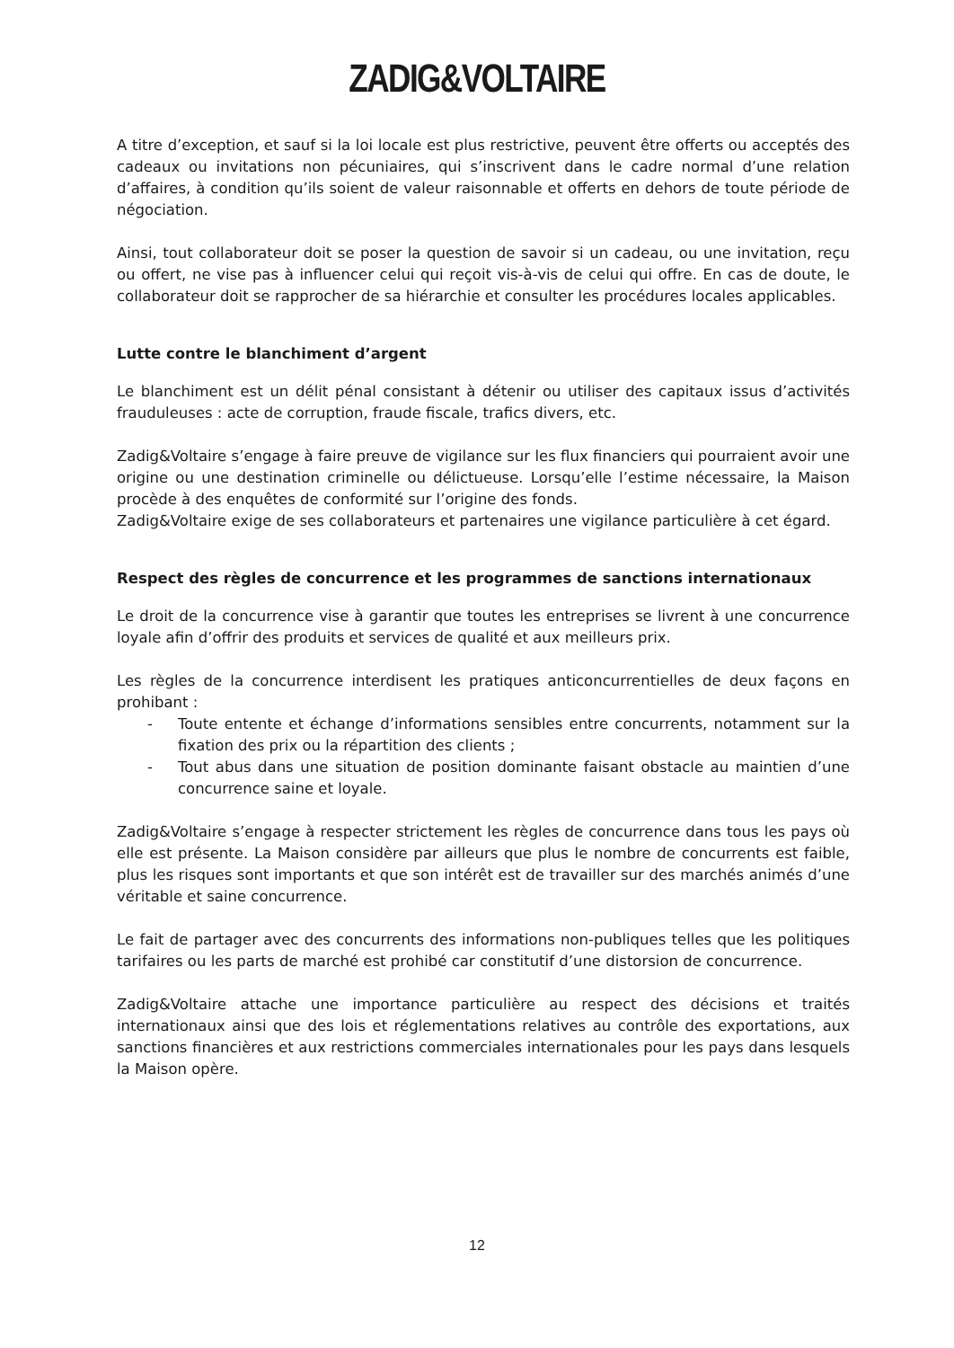ZADIG&VOLTAIRE
A titre d’exception, et sauf si la loi locale est plus restrictive, peuvent être offerts ou acceptés des cadeaux ou invitations non pécuniaires, qui s’inscrivent dans le cadre normal d’une relation d’affaires, à condition qu’ils soient de valeur raisonnable et offerts en dehors de toute période de négociation.
Ainsi, tout collaborateur doit se poser la question de savoir si un cadeau, ou une invitation, reçu ou offert, ne vise pas à influencer celui qui reçoit vis-à-vis de celui qui offre. En cas de doute, le collaborateur doit se rapprocher de sa hiérarchie et consulter les procédures locales applicables.
Lutte contre le blanchiment d’argent
Le blanchiment est un délit pénal consistant à détenir ou utiliser des capitaux issus d’activités frauduleuses : acte de corruption, fraude fiscale, trafics divers, etc.
Zadig&Voltaire s’engage à faire preuve de vigilance sur les flux financiers qui pourraient avoir une origine ou une destination criminelle ou délictueuse. Lorsqu’elle l’estime nécessaire, la Maison procède à des enquêtes de conformité sur l’origine des fonds.
Zadig&Voltaire exige de ses collaborateurs et partenaires une vigilance particulière à cet égard.
Respect des règles de concurrence et les programmes de sanctions internationaux
Le droit de la concurrence vise à garantir que toutes les entreprises se livrent à une concurrence loyale afin d’offrir des produits et services de qualité et aux meilleurs prix.
Les règles de la concurrence interdisent les pratiques anticoncurrentielles de deux façons en prohibant :
- Toute entente et échange d’informations sensibles entre concurrents, notamment sur la fixation des prix ou la répartition des clients ;
- Tout abus dans une situation de position dominante faisant obstacle au maintien d’une concurrence saine et loyale.
Zadig&Voltaire s’engage à respecter strictement les règles de concurrence dans tous les pays où elle est présente. La Maison considère par ailleurs que plus le nombre de concurrents est faible, plus les risques sont importants et que son intérêt est de travailler sur des marchés animés d’une véritable et saine concurrence.
Le fait de partager avec des concurrents des informations non-publiques telles que les politiques tarifaires ou les parts de marché est prohibé car constitutif d’une distorsion de concurrence.
Zadig&Voltaire attache une importance particulière au respect des décisions et traités internationaux ainsi que des lois et réglementations relatives au contrôle des exportations, aux sanctions financières et aux restrictions commerciales internationales pour les pays dans lesquels la Maison opère.
12